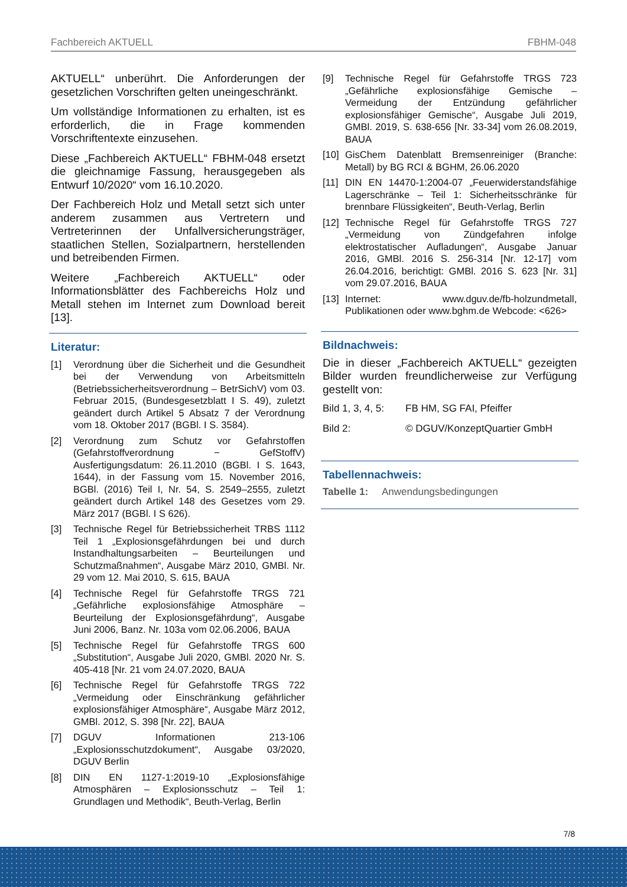Fachbereich AKTUELL FBHM-048
AKTUELL“ unberührt. Die Anforderungen der gesetzlichen Vorschriften gelten uneingeschränkt.
Um vollständige Informationen zu erhalten, ist es erforderlich, die in Frage kommenden Vorschriftentexte einzusehen.
Diese „Fachbereich AKTUELL“ FBHM-048 ersetzt die gleichnamige Fassung, herausgegeben als Entwurf 10/2020“ vom 16.10.2020.
Der Fachbereich Holz und Metall setzt sich unter anderem zusammen aus Vertretern und Vertreterinnen der Unfallversicherungsträger, staatlichen Stellen, Sozialpartnern, herstellenden und betreibenden Firmen.
Weitere „Fachbereich AKTUELL“ oder Informationsblätter des Fachbereichs Holz und Metall stehen im Internet zum Download bereit [13].
Literatur:
[1] Verordnung über die Sicherheit und die Gesundheit bei der Verwendung von Arbeitsmitteln (Betriebssicherheitsverordnung – BetrSichV) vom 03. Februar 2015, (Bundesgesetzblatt I S. 49), zuletzt geändert durch Artikel 5 Absatz 7 der Verordnung vom 18. Oktober 2017 (BGBl. I S. 3584).
[2] Verordnung zum Schutz vor Gefahrstoffen (Gefahrstoffverordnung − GefStoffV) Ausfertigungsdatum: 26.11.2010 (BGBl. I S. 1643, 1644), in der Fassung vom 15. November 2016, BGBl. (2016) Teil I, Nr. 54, S. 2549–2555, zuletzt geändert durch Artikel 148 des Gesetzes vom 29. März 2017 (BGBl. I S 626).
[3] Technische Regel für Betriebssicherheit TRBS 1112 Teil 1 „Explosionsgefährdungen bei und durch Instandhaltungsarbeiten – Beurteilungen und Schutzmaßnahmen“, Ausgabe März 2010, GMBl. Nr. 29 vom 12. Mai 2010, S. 615, BAUA
[4] Technische Regel für Gefahrstoffe TRGS 721 „Gefährliche explosionsfähige Atmosphäre – Beurteilung der Explosionsgefährdung“, Ausgabe Juni 2006, Banz. Nr. 103a vom 02.06.2006, BAUA
[5] Technische Regel für Gefahrstoffe TRGS 600 „Substitution“, Ausgabe Juli 2020, GMBl. 2020 Nr. S. 405-418 [Nr. 21 vom 24.07.2020, BAUA
[6] Technische Regel für Gefahrstoffe TRGS 722 „Vermeidung oder Einschränkung gefährlicher explosionsfähiger Atmosphäre“, Ausgabe März 2012, GMBl. 2012, S. 398 [Nr. 22], BAUA
[7] DGUV Informationen 213-106 „Explosionsschutzdokument“, Ausgabe 03/2020, DGUV Berlin
[8] DIN EN 1127-1:2019-10 „Explosionsfähige Atmosphären – Explosionsschutz – Teil 1: Grundlagen und Methodik“, Beuth-Verlag, Berlin
[9] Technische Regel für Gefahrstoffe TRGS 723 „Gefährliche explosionsfähige Gemische – Vermeidung der Entzündung gefährlicher explosionsfähiger Gemische“, Ausgabe Juli 2019, GMBl. 2019, S. 638-656 [Nr. 33-34] vom 26.08.2019, BAUA
[10] GisChem Datenblatt Bremsenreiniger (Branche: Metall) by BG RCI & BGHM, 26.06.2020
[11] DIN EN 14470-1:2004-07 „Feuerwiderstandsfähige Lagerschränke – Teil 1: Sicherheitsschränke für brennbare Flüssigkeiten“, Beuth-Verlag, Berlin
[12] Technische Regel für Gefahrstoffe TRGS 727 „Vermeidung von Zündgefahren infolge elektrostatischer Aufladungen“, Ausgabe Januar 2016, GMBl. 2016 S. 256-314 [Nr. 12-17] vom 26.04.2016, berichtigt: GMBl. 2016 S. 623 [Nr. 31] vom 29.07.2016, BAUA
[13] Internet: www.dguv.de/fb-holzundmetall, Publikationen oder www.bghm.de Webcode: <626>
Bildnachweis:
Die in dieser „Fachbereich AKTUELL“ gezeigten Bilder wurden freundlicherweise zur Verfügung gestellt von:
Bild 1, 3, 4, 5: FB HM, SG FAI, Pfeiffer
Bild 2: © DGUV/KonzeptQuartier GmbH
Tabellennachweis:
Tabelle 1: Anwendungsbedingungen
7/8